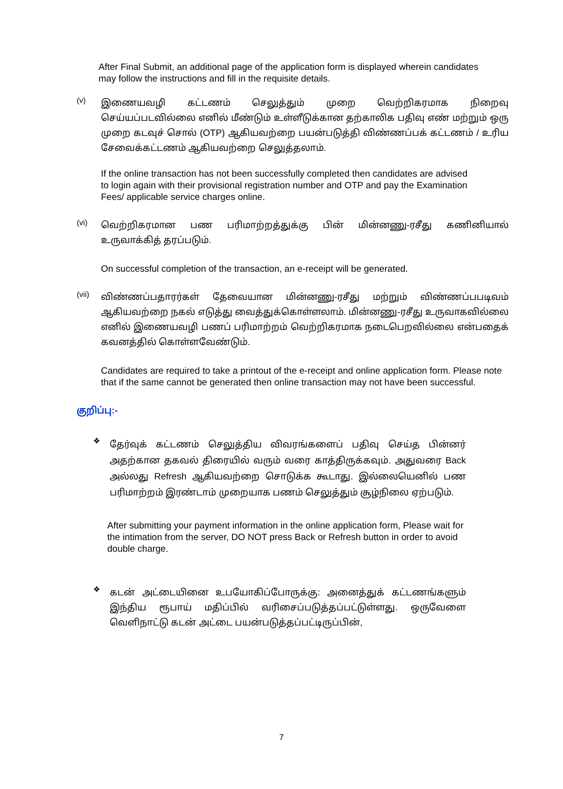After Final Submit, an additional page of the application form is displayed wherein candidates may follow the instructions and fill in the requisite details.
(v)
இணையவழி கட்டணம் செலுத்தும் முறை வெற்றிகரமாக நிறைவு செய்யப்படவில்லை எனில் மீண்டும் உள்ளீடுக்கான தற்காலிக பதிவு எண் மற்றும் ஒரு முறை கடவுச் சொல் (OTP) ஆகியவற்றை பயன்படுத்தி விண்ணப்பக் கட்டணம் / உரிய சேவைக்கட்டணம் ஆகியவற்றை செலுத்தலாம்.
If the online transaction has not been successfully completed then candidates are advised to login again with their provisional registration number and OTP and pay the Examination Fees/ applicable service charges online.
(vi)
வெற்றிகரமான பண பரிமாற்றத்துக்கு பின் மின்னணு-ரசீது கணினியால் உருவாக்கித் தரப்படும்.
On successful completion of the transaction, an e-receipt will be generated.
(vii)
விண்ணப்பதாரர்கள் தேவையான மின்னணு-ரசீது மற்றும் விண்ணப்பபடிவம் ஆகியவற்றை நகல் எடுத்து வைத்துக்கொள்ளலாம். மின்னணு-ரசீது உருவாகவில்லை எனில் இணையவழி பணப் பரிமாற்றம் வெற்றிகரமாக நடைபெறவில்லை என்பதைக் கவனத்தில் கொள்ளவேண்டும்.
Candidates are required to take a printout of the e-receipt and online application form. Please note that if the same cannot be generated then online transaction may not have been successful.
குறிப்பு:-
❖
தேர்வுக் கட்டணம் செலுத்திய விவரங்களைப் பதிவு செய்த பின்னர் அதற்கான தகவல் திரையில் வரும் வரை காத்திருக்கவும். அதுவரை Back அல்லது Refresh ஆகியவற்றை சொடுக்க கூடாது. இல்லையெனில் பண பரிமாற்றம் இரண்டாம் முறையாக பணம் செலுத்தும் சூழ்நிலை ஏற்படும்.
After submitting your payment information in the online application form, Please wait for the intimation from the server, DO NOT press Back or Refresh button in order to avoid double charge.
❖
கடன் அட்டையினை உபயோகிப்போருக்கு: அனைத்துக் கட்டணங்களும் இந்திய ரூபாய் மதிப்பில் வரிசைப்படுத்தப்பட்டுள்ளது. ஒருவேளை வெளிநாட்டு கடன் அட்டை பயன்படுத்தப்பட்டிருப்பின்,
7